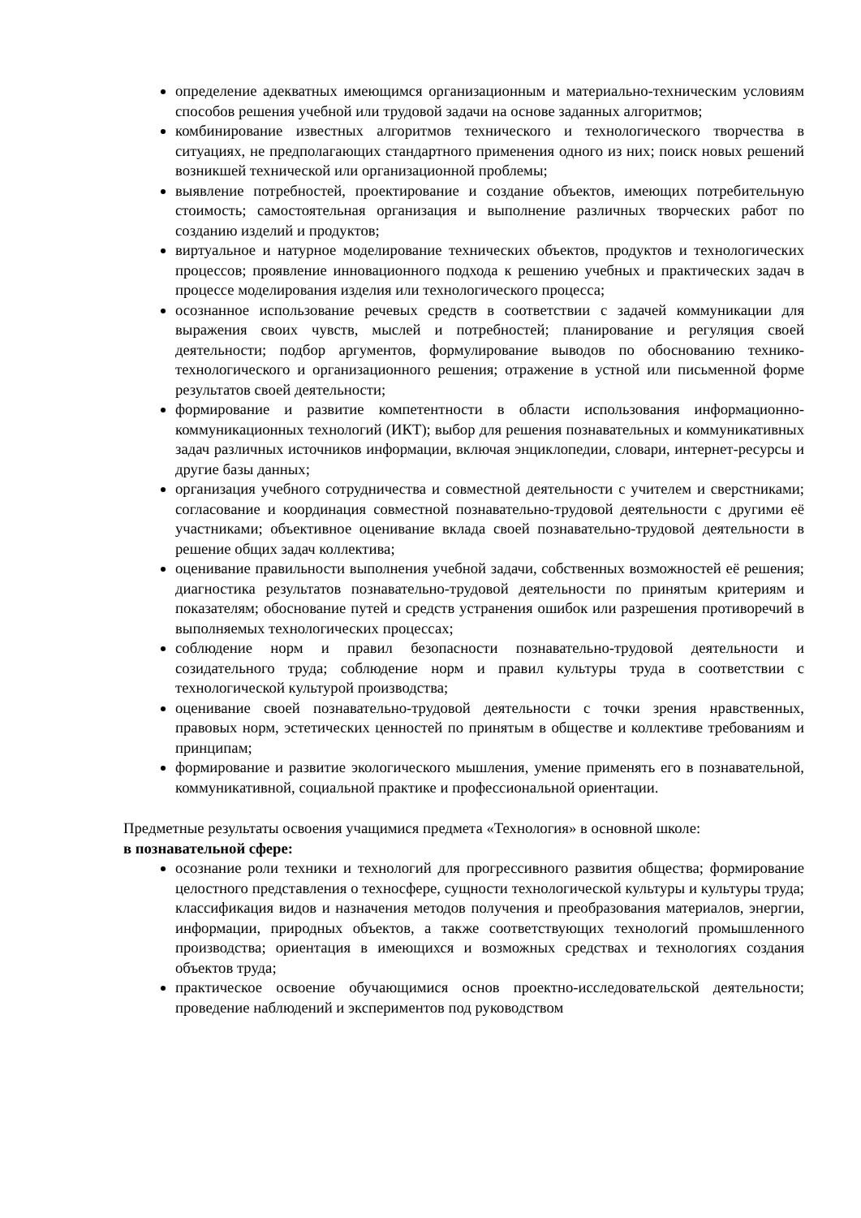определение адекватных имеющимся организационным и материально-техническим условиям способов решения учебной или трудовой задачи на основе заданных алгоритмов;
комбинирование известных алгоритмов технического и технологического творчества в ситуациях, не предполагающих стандартного применения одного из них; поиск новых решений возникшей технической или организационной проблемы;
выявление потребностей, проектирование и создание объектов, имеющих потребительную стоимость; самостоятельная организация и выполнение различных творческих работ по созданию изделий и продуктов;
виртуальное и натурное моделирование технических объектов, продуктов и технологических процессов; проявление инновационного подхода к решению учебных и практических задач в процессе моделирования изделия или технологического процесса;
осознанное использование речевых средств в соответствии с задачей коммуникации для выражения своих чувств, мыслей и потребностей; планирование и регуляция своей деятельности; подбор аргументов, формулирование выводов по обоснованию технико-технологического и организационного решения; отражение в устной или письменной форме результатов своей деятельности;
формирование и развитие компетентности в области использования информационно-коммуникационных технологий (ИКТ); выбор для решения познавательных и коммуникативных задач различных источников информации, включая энциклопедии, словари, интернет-ресурсы и другие базы данных;
организация учебного сотрудничества и совместной деятельности с учителем и сверстниками; согласование и координация совместной познавательно-трудовой деятельности с другими её участниками; объективное оценивание вклада своей познавательно-трудовой деятельности в решение общих задач коллектива;
оценивание правильности выполнения учебной задачи, собственных возможностей её решения; диагностика результатов познавательно-трудовой деятельности по принятым критериям и показателям; обоснование путей и средств устранения ошибок или разрешения противоречий в выполняемых технологических процессах;
соблюдение норм и правил безопасности познавательно-трудовой деятельности и созидательного труда; соблюдение норм и правил культуры труда в соответствии с технологической культурой производства;
оценивание своей познавательно-трудовой деятельности с точки зрения нравственных, правовых норм, эстетических ценностей по принятым в обществе и коллективе требованиям и принципам;
формирование и развитие экологического мышления, умение применять его в познавательной, коммуникативной, социальной практике и профессиональной ориентации.
Предметные результаты освоения учащимися предмета «Технология» в основной школе:
в познавательной сфере:
осознание роли техники и технологий для прогрессивного развития общества; формирование целостного представления о техносфере, сущности технологической культуры и культуры труда; классификация видов и назначения методов получения и преобразования материалов, энергии, информации, природных объектов, а также соответствующих технологий промышленного производства; ориентация в имеющихся и возможных средствах и технологиях создания объектов труда;
практическое освоение обучающимися основ проектно-исследовательской деятельности; проведение наблюдений и экспериментов под руководством